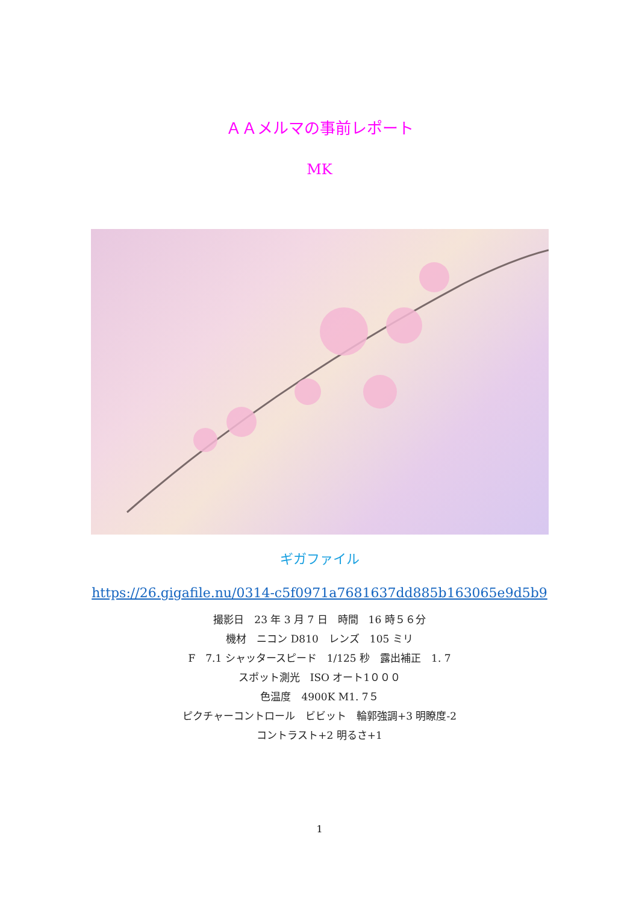ＡＡメルマの事前レポート
MK
ギガファイル
https://26.gigafile.nu/0314-c5f0971a7681637dd885b163065e9d5b9
撮影日　23 年 3 月 7 日　時間　16 時５６分
機材　ニコン D810　レンズ　105 ミリ
F　7.1 シャッタースピード　1/125 秒　露出補正　1. 7
スポット測光　ISO オート1０００
色温度　4900K M1. 7５
ピクチャーコントロール　ビビット　輪郭強調+3 明瞭度-2
コントラスト+2 明るさ+1
1